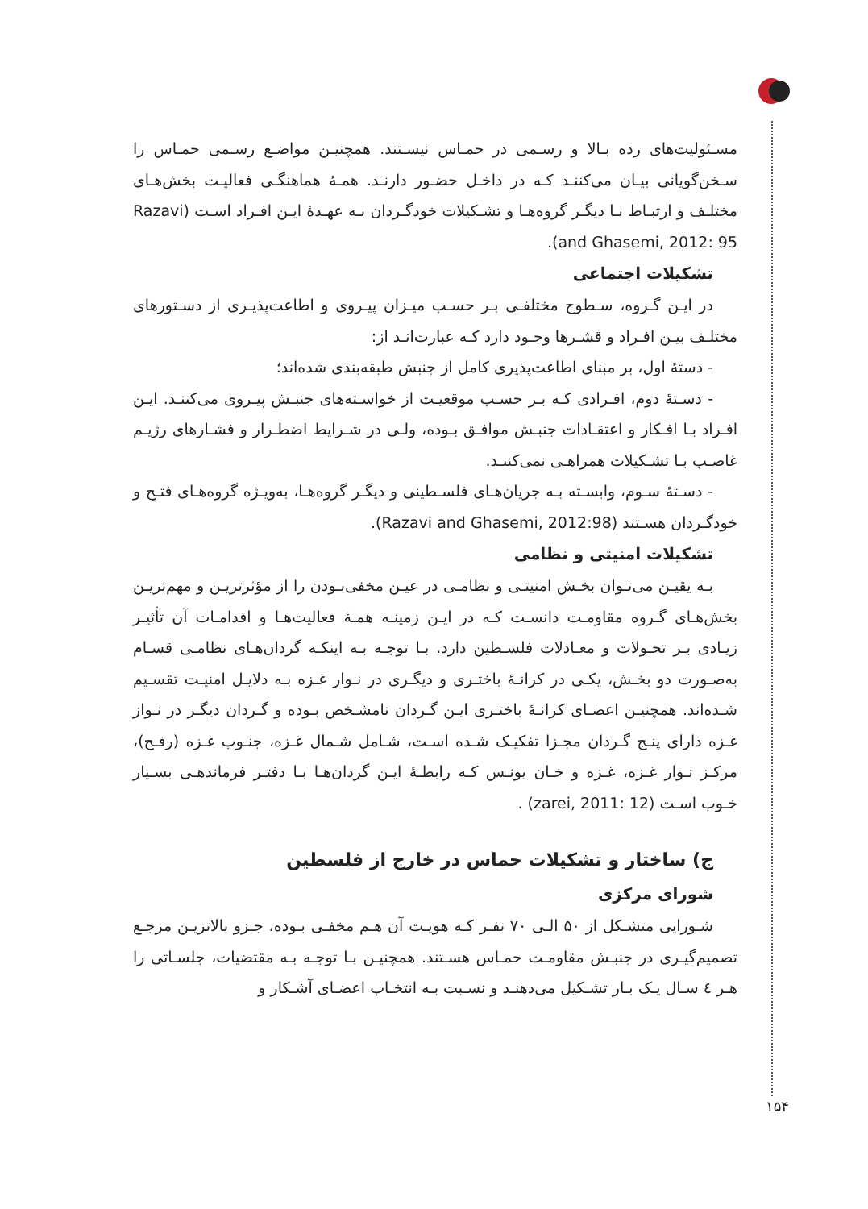مسـئولیت‌های رده بـالا و رسـمی در حمـاس نیسـتند. همچنیـن مواضـع رسـمی حمـاس را سـخن‌گویانی بیـان می‌کننـد کـه در داخـل حضـور دارنـد. همـهٔ هماهنگـی فعالیـت بخش‌هـای مختلـف و ارتبـاط بـا دیگـر گروه‌هـا و تشـکیلات خودگـردان بـه عهـدهٔ ایـن افـراد اسـت (Razavi and Ghasemi, 2012: 95).
تشکیلات اجتماعی
در ایـن گـروه، سـطوح مختلفـی بـر حسـب میـزان پیـروی و اطاعت‌پذیـری از دسـتورهای مختلـف بیـن افـراد و قشـرها وجـود دارد کـه عبارت‌انـد از:
- دستهٔ اول، بر مبنای اطاعت‌پذیری کامل از جنبش طبقه‌بندی شده‌اند؛
- دسـتهٔ دوم، افـرادی کـه بـر حسـب موقعیـت از خواسـته‌های جنبـش پیـروی می‌کننـد. ایـن افـراد بـا افـکار و اعتقـادات جنبـش موافـق بـوده، ولـی در شـرایط اضطـرار و فشـارهای رژیـم غاصـب بـا تشـکیلات همراهـی نمی‌کننـد.
- دسـتهٔ سـوم، وابسـته بـه جریان‌هـای فلسـطینی و دیگـر گروه‌هـا، به‌ویـژه گروه‌هـای فتـح و خودگـردان هسـتند (Razavi and Ghasemi, 2012:98).
تشکیلات امنیتی و نظامی
بـه یقیـن می‌تـوان بخـش امنیتـی و نظامـی در عیـن مخفی‌بـودن را از مؤثرتریـن و مهم‌تریـن بخش‌هـای گـروه مقاومـت دانسـت کـه در ایـن زمینـه همـهٔ فعالیت‌هـا و اقدامـات آن تأثیـر زیـادی بـر تحـولات و معـادلات فلسـطین دارد. بـا توجـه بـه اینکـه گردان‌هـای نظامـی قسـام به‌صـورت دو بخـش، یکـی در کرانـهٔ باختـری و دیگـری در نـوار غـزه بـه دلایـل امنیـت تقسـیم شـده‌اند. همچنیـن اعضـای کرانـهٔ باختـری ایـن گـردان نامشـخص بـوده و گـردان دیگـر در نـواز غـزه دارای پنـج گـردان مجـزا تفکیـک شـده اسـت، شـامل شـمال غـزه، جنـوب غـزه (رفـح)، مرکـز نـوار غـزه، غـزه و خـان یونـس کـه رابطـهٔ ایـن گردان‌هـا بـا دفتـر فرماندهـی بسـیار خـوب اسـت (zarei, 2011: 12) .
ج) ساختار و تشکیلات حماس در خارج از فلسطین
شورای مرکزی
شـورایی متشـکل از ۵۰ الـی ۷۰ نفـر کـه هویـت آن هـم مخفـی بـوده، جـزو بالاتریـن مرجـع تصمیم‌گیـری در جنبـش مقاومـت حمـاس هسـتند. همچنیـن بـا توجـه بـه مقتضیات، جلسـاتی را هـر ٤ سـال یـک بـار تشـکیل می‌دهنـد و نسـبت بـه انتخـاب اعضـای آشـکار و
۱۵۴